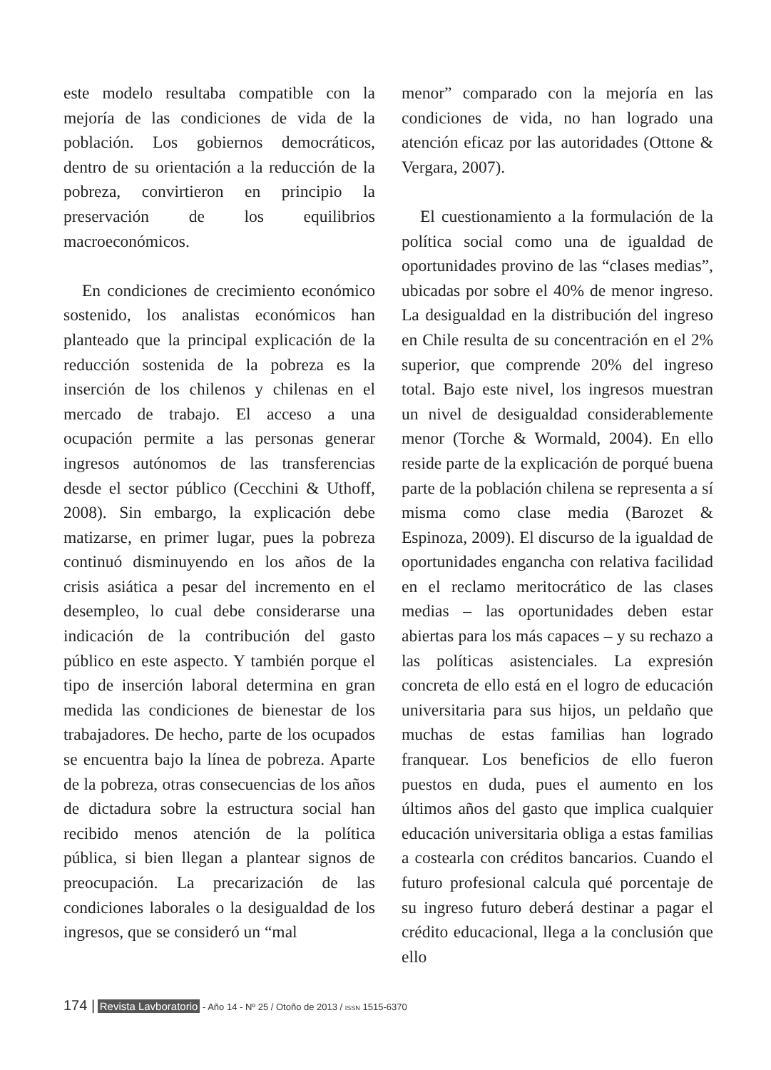este modelo resultaba compatible con la mejoría de las condiciones de vida de la población. Los gobiernos democráticos, dentro de su orientación a la reducción de la pobreza, convirtieron en principio la preservación de los equilibrios macroeconómicos.
En condiciones de crecimiento económico sostenido, los analistas económicos han planteado que la principal explicación de la reducción sostenida de la pobreza es la inserción de los chilenos y chilenas en el mercado de trabajo. El acceso a una ocupación permite a las personas generar ingresos autónomos de las transferencias desde el sector público (Cecchini & Uthoff, 2008). Sin embargo, la explicación debe matizarse, en primer lugar, pues la pobreza continuó disminuyendo en los años de la crisis asiática a pesar del incremento en el desempleo, lo cual debe considerarse una indicación de la contribución del gasto público en este aspecto. Y también porque el tipo de inserción laboral determina en gran medida las condiciones de bienestar de los trabajadores. De hecho, parte de los ocupados se encuentra bajo la línea de pobreza. Aparte de la pobreza, otras consecuencias de los años de dictadura sobre la estructura social han recibido menos atención de la política pública, si bien llegan a plantear signos de preocupación. La precarización de las condiciones laborales o la desigualdad de los ingresos, que se consideró un “mal
menor” comparado con la mejoría en las condiciones de vida, no han logrado una atención eficaz por las autoridades (Ottone & Vergara, 2007).
El cuestionamiento a la formulación de la política social como una de igualdad de oportunidades provino de las “clases medias”, ubicadas por sobre el 40% de menor ingreso. La desigualdad en la distribución del ingreso en Chile resulta de su concentración en el 2% superior, que comprende 20% del ingreso total. Bajo este nivel, los ingresos muestran un nivel de desigualdad considerablemente menor (Torche & Wormald, 2004). En ello reside parte de la explicación de porqué buena parte de la población chilena se representa a sí misma como clase media (Barozet & Espinoza, 2009). El discurso de la igualdad de oportunidades engancha con relativa facilidad en el reclamo meritocrático de las clases medias – las oportunidades deben estar abiertas para los más capaces – y su rechazo a las políticas asistenciales. La expresión concreta de ello está en el logro de educación universitaria para sus hijos, un peldaño que muchas de estas familias han logrado franquear. Los beneficios de ello fueron puestos en duda, pues el aumento en los últimos años del gasto que implica cualquier educación universitaria obliga a estas familias a costearla con créditos bancarios. Cuando el futuro profesional calcula qué porcentaje de su ingreso futuro deberá destinar a pagar el crédito educacional, llega a la conclusión que ello
174 | Revista Lavboratorio - Año 14 - Nº 25 / Otoño de 2013 / ISSN 1515-6370